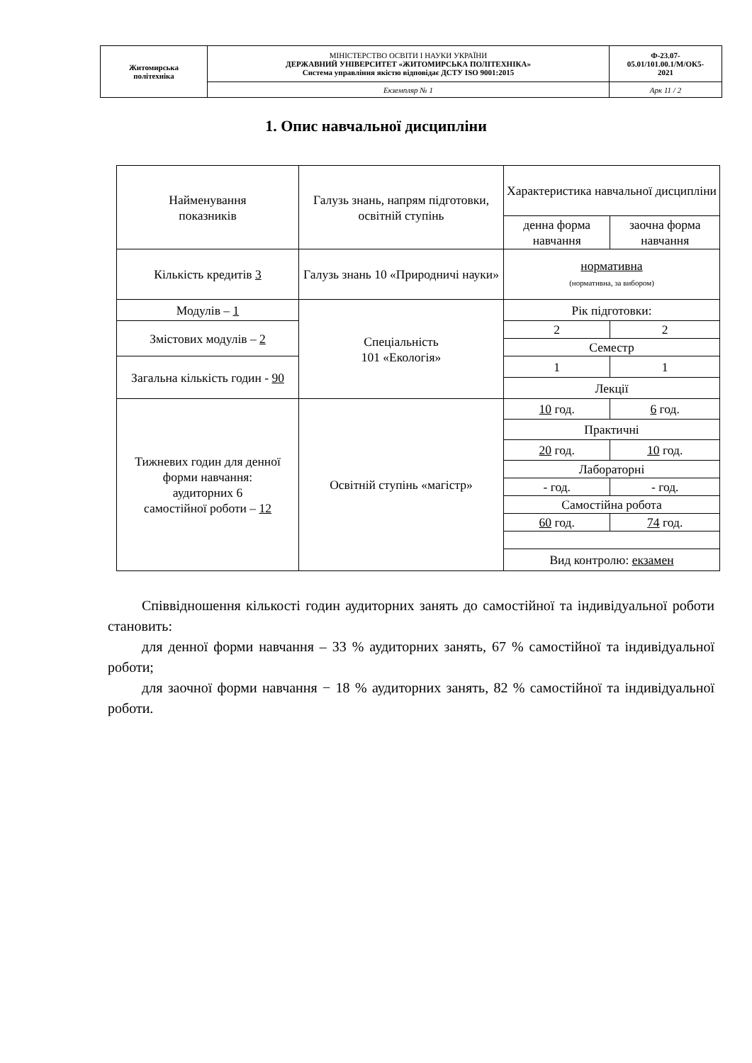| Житомирська політехніка | МІНІСТЕРСТВО ОСВІТИ І НАУКИ УКРАЇНИ ДЕРЖАВНИЙ УНІВЕРСИТЕТ «ЖИТОМИРСЬКА ПОЛІТЕХНІКА» Система управління якістю відповідає ДСТУ ISO 9001:2015 | Ф-23.07- 05.01/101.00.1/М/ОК5- 2021 |
| | Екземпляр № 1 | Арк 11 / 2 |
1. Опис навчальної дисципліни
| Найменування показників | Галузь знань, напрям підготовки, освітній ступінь | Характеристика навчальної дисципліни | |
| | | денна форма навчання | заочна форма навчання |
| Кількість кредитів 3 | Галузь знань 10 «Природничі науки» | нормативна (нормативна, за вибором) | |
| Модулів – 1 | Спеціальність 101 «Екологія» | Рік підготовки: | |
| Змістових модулів – 2 | | 2 | 2 |
| | | Семестр | |
| Загальна кількість годин - 90 | | 1 | 1 |
| | | Лекції | |
| Тижневих годин для денної форми навчання: аудиторних 6 самостійної роботи – 12 | Освітній ступінь «магістр» | 10 год. | 6 год. |
| | | Практичні | |
| | | 20 год. | 10 год. |
| | | Лабораторні | |
| | | - год. | - год. |
| | | Самостійна робота | |
| | | 60 год. | 74 год. |
| | | Вид контролю: екзамен | |
Співвідношення кількості годин аудиторних занять до самостійної та індивідуальної роботи становить:
для денної форми навчання – 33 % аудиторних занять, 67 % самостійної та індивідуальної роботи;
для заочної форми навчання − 18 % аудиторних занять, 82 % самостійної та індивідуальної роботи.